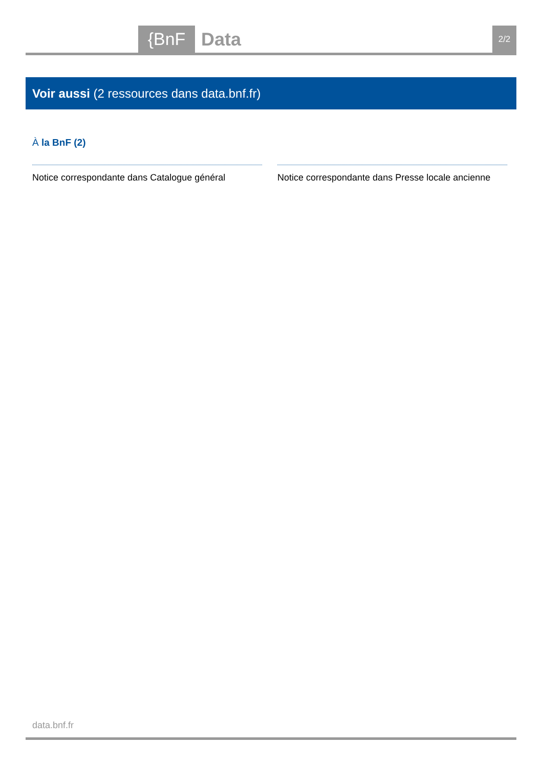{BnF Data 2/2
Voir aussi (2 ressources dans data.bnf.fr)
À la BnF (2)
Notice correspondante dans Catalogue général
Notice correspondante dans Presse locale ancienne
data.bnf.fr